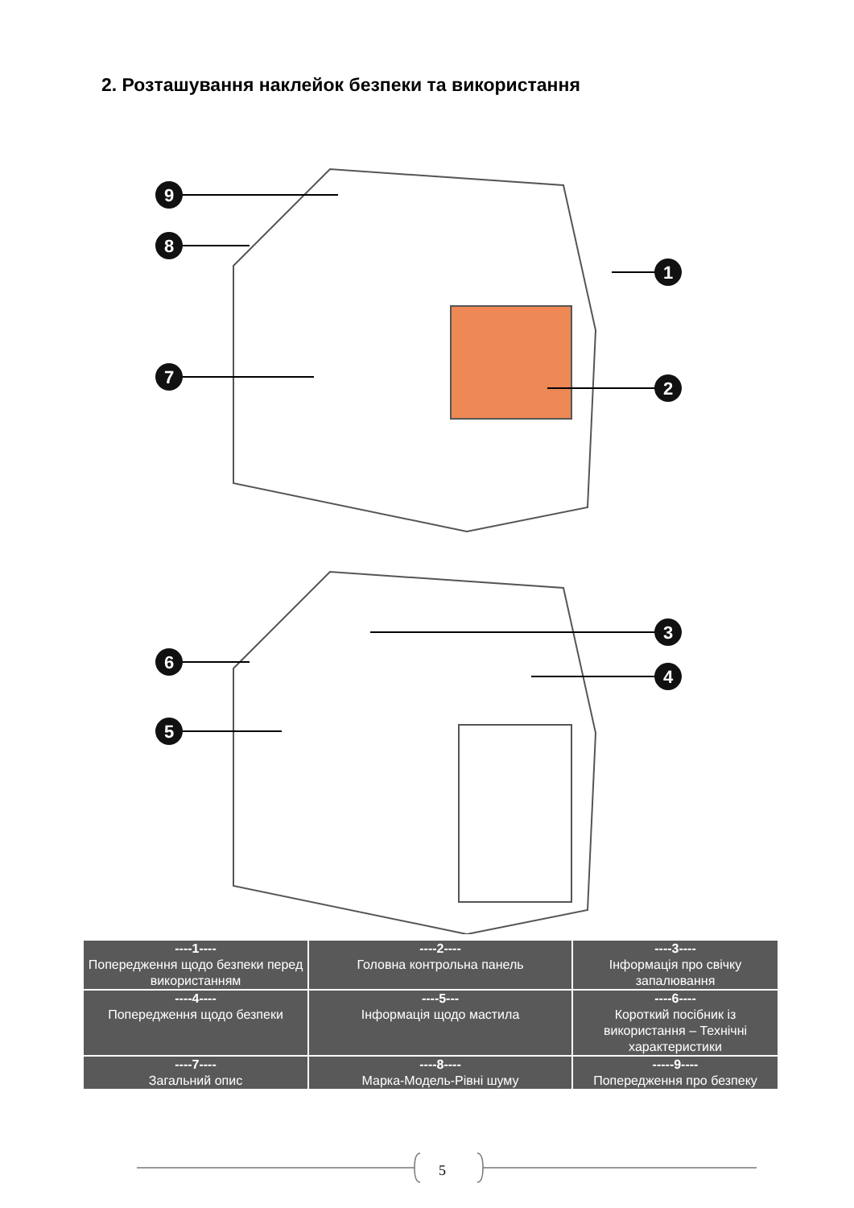2. Розташування наклейок безпеки та використання
9
8
7
1
2
3
4
6
5
| ----1---- Попередження щодо безпеки перед використанням | ----2---- Головна контрольна панель | ----3---- Інформація про свічку запалювання |
| ----4---- Попередження щодо безпеки | ----5--- Інформація щодо мастила | ----6---- Короткий посібник із використання – Технічні характеристики |
| ----7---- Загальний опис | ----8---- Марка-Модель-Рівні шуму | -----9---- Попередження про безпеку |
5